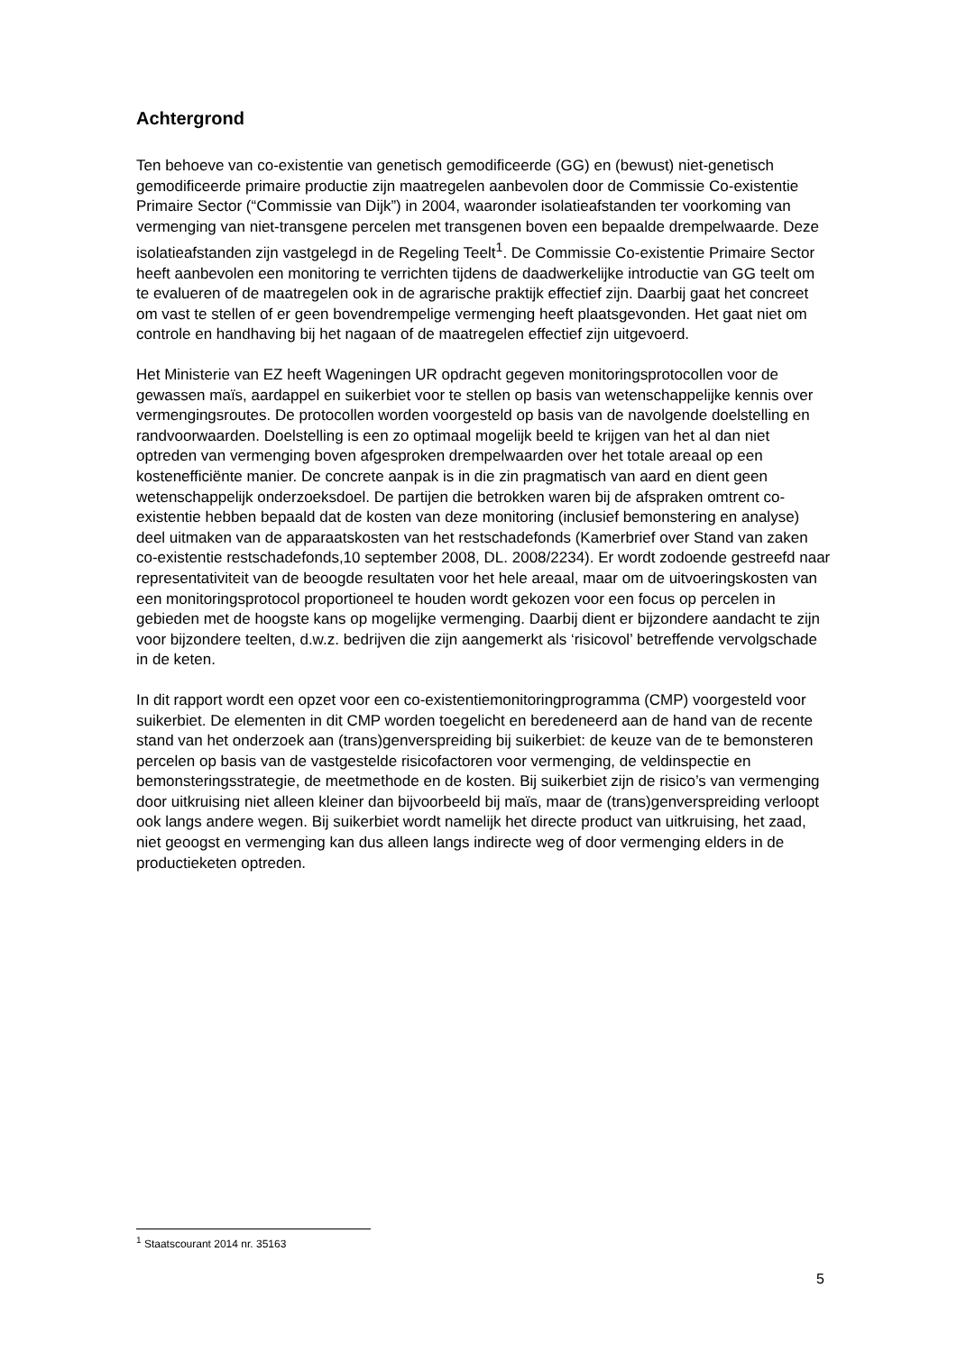Achtergrond
Ten behoeve van co-existentie van genetisch gemodificeerde (GG) en (bewust) niet-genetisch gemodificeerde primaire productie zijn maatregelen aanbevolen door de Commissie Co-existentie Primaire Sector (“Commissie van Dijk”) in 2004, waaronder isolatieafstanden ter voorkoming van vermenging van niet-transgene percelen met transgenen boven een bepaalde drempelwaarde. Deze isolatieafstanden zijn vastgelegd in de Regeling Teelt<sup>1</sup>. De Commissie Co-existentie Primaire Sector heeft aanbevolen een monitoring te verrichten tijdens de daadwerkelijke introductie van GG teelt om te evalueren of de maatregelen ook in de agrarische praktijk effectief zijn. Daarbij gaat het concreet om vast te stellen of er geen bovendrempelige vermenging heeft plaatsgevonden. Het gaat niet om controle en handhaving bij het nagaan of de maatregelen effectief zijn uitgevoerd.
Het Ministerie van EZ heeft Wageningen UR opdracht gegeven monitoringsprotocollen voor de gewassen maïs, aardappel en suikerbiet voor te stellen op basis van wetenschappelijke kennis over vermengingsroutes. De protocollen worden voorgesteld op basis van de navolgende doelstelling en randvoorwaarden. Doelstelling is een zo optimaal mogelijk beeld te krijgen van het al dan niet optreden van vermenging boven afgesproken drempelwaarden over het totale areaal op een kostenefficiënte manier. De concrete aanpak is in die zin pragmatisch van aard en dient geen wetenschappelijk onderzoeksdoel. De partijen die betrokken waren bij de afspraken omtrent co-existentie hebben bepaald dat de kosten van deze monitoring (inclusief bemonstering en analyse) deel uitmaken van de apparaatskosten van het restschadefonds (Kamerbrief over Stand van zaken co-existentie restschadefonds,10 september 2008, DL. 2008/2234). Er wordt zodoende gestreefd naar representativiteit van de beoogde resultaten voor het hele areaal, maar om de uitvoeringskosten van een monitoringsprotocol proportioneel te houden wordt gekozen voor een focus op percelen in gebieden met de hoogste kans op mogelijke vermenging. Daarbij dient er bijzondere aandacht te zijn voor bijzondere teelten, d.w.z. bedrijven die zijn aangemerkt als ‘risicovol’ betreffende vervolgschade in de keten.
In dit rapport wordt een opzet voor een co-existentiemonitoringprogramma (CMP) voorgesteld voor suikerbiet. De elementen in dit CMP worden toegelicht en beredeneerd aan de hand van de recente stand van het onderzoek aan (trans)genverspreiding bij suikerbiet: de keuze van de te bemonsteren percelen op basis van de vastgestelde risicofactoren voor vermenging, de veldinspectie en bemonsteringsstrategie, de meetmethode en de kosten. Bij suikerbiet zijn de risico’s van vermenging door uitkruising niet alleen kleiner dan bijvoorbeeld bij maïs, maar de (trans)genverspreiding verloopt ook langs andere wegen. Bij suikerbiet wordt namelijk het directe product van uitkruising, het zaad, niet geoogst en vermenging kan dus alleen langs indirecte weg of door vermenging elders in de productieketen optreden.
<sup>1</sup> Staatscourant 2014 nr. 35163
5